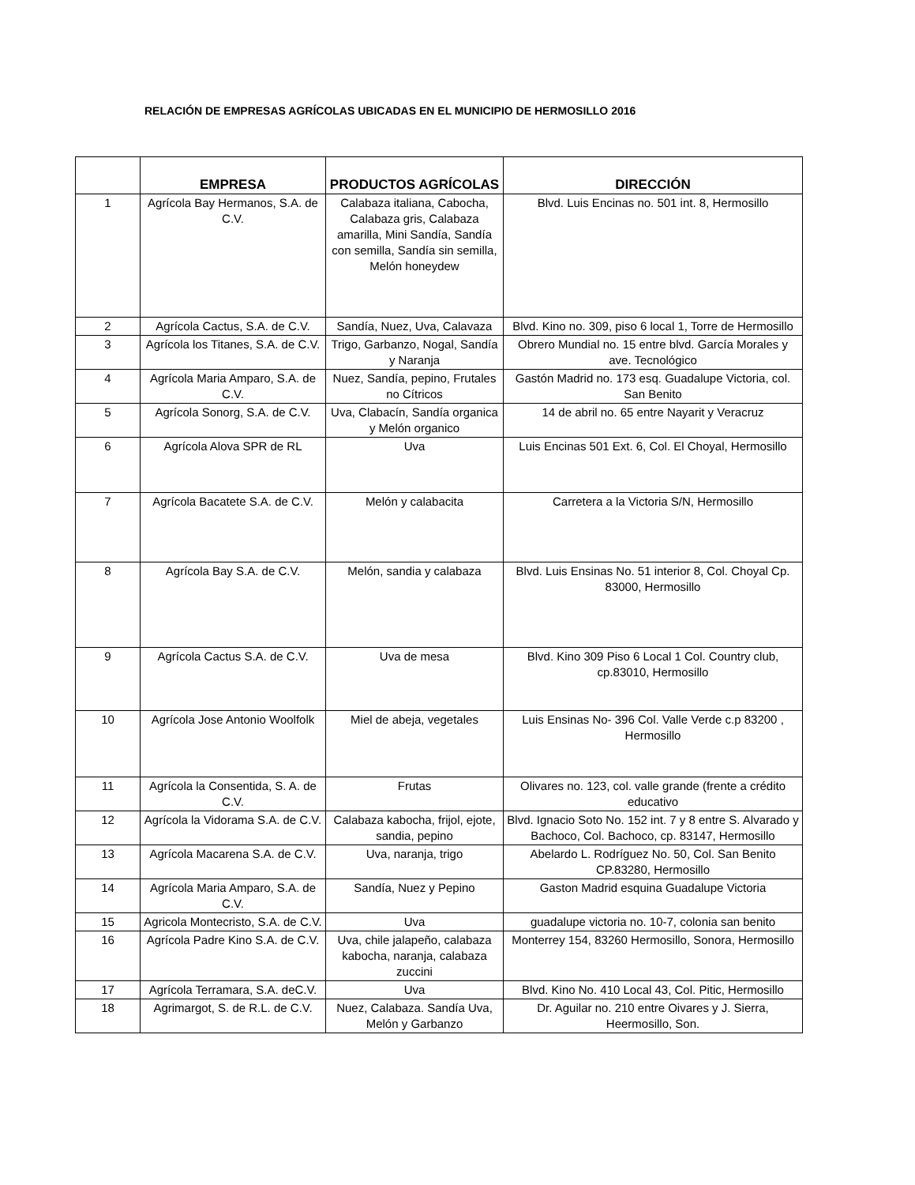RELACIÓN DE EMPRESAS AGRÍCOLAS UBICADAS EN EL MUNICIPIO DE HERMOSILLO 2016
| | EMPRESA | PRODUCTOS AGRÍCOLAS | DIRECCIÓN |
| --- | --- | --- | --- |
| 1 | Agrícola Bay Hermanos, S.A. de C.V. | Calabaza italiana, Cabocha, Calabaza gris, Calabaza amarilla, Mini Sandía, Sandía con semilla, Sandía sin semilla, Melón honeydew | Blvd. Luis Encinas no. 501 int. 8, Hermosillo |
| 2 | Agrícola Cactus, S.A. de C.V. | Sandía, Nuez, Uva, Calavaza | Blvd. Kino no. 309, piso 6 local 1, Torre de Hermosillo |
| 3 | Agrícola los Titanes, S.A. de C.V. | Trigo, Garbanzo, Nogal, Sandía y Naranja | Obrero Mundial no. 15 entre blvd. García Morales y ave. Tecnológico |
| 4 | Agrícola Maria Amparo, S.A. de C.V. | Nuez, Sandía, pepino, Frutales no Cítricos | Gastón Madrid no. 173 esq. Guadalupe Victoria, col. San Benito |
| 5 | Agrícola Sonorg, S.A. de C.V. | Uva, Clabacín, Sandía organica y Melón organico | 14 de abril no. 65 entre Nayarit y Veracruz |
| 6 | Agrícola Alova SPR de RL | Uva | Luis Encinas 501 Ext. 6, Col. El Choyal, Hermosillo |
| 7 | Agrícola Bacatete S.A. de C.V. | Melón y calabacita | Carretera a la Victoria S/N, Hermosillo |
| 8 | Agrícola Bay S.A. de C.V. | Melón, sandia y calabaza | Blvd. Luis Ensinas No. 51 interior 8, Col. Choyal Cp. 83000, Hermosillo |
| 9 | Agrícola Cactus S.A. de C.V. | Uva de mesa | Blvd. Kino 309 Piso 6 Local 1 Col. Country club, cp.83010, Hermosillo |
| 10 | Agrícola Jose Antonio Woolfolk | Miel de abeja, vegetales | Luis Ensinas No- 396 Col. Valle Verde c.p 83200 , Hermosillo |
| 11 | Agrícola la Consentida, S. A. de C.V. | Frutas | Olivares no. 123, col. valle grande (frente a crédito educativo |
| 12 | Agrícola la Vidorama S.A. de C.V. | Calabaza kabocha, frijol, ejote, sandia, pepino | Blvd. Ignacio Soto No. 152 int. 7 y 8 entre S. Alvarado y Bachoco, Col. Bachoco, cp. 83147, Hermosillo |
| 13 | Agrícola Macarena S.A. de C.V. | Uva, naranja, trigo | Abelardo L. Rodríguez No. 50, Col. San Benito CP.83280, Hermosillo |
| 14 | Agrícola Maria Amparo, S.A. de C.V. | Sandía, Nuez y Pepino | Gaston Madrid esquina Guadalupe Victoria |
| 15 | Agricola Montecristo, S.A. de C.V. | Uva | guadalupe victoria no. 10-7, colonia san benito |
| 16 | Agrícola Padre Kino S.A. de C.V. | Uva, chile jalapeño, calabaza kabocha, naranja, calabaza zuccini | Monterrey 154, 83260 Hermosillo, Sonora, Hermosillo |
| 17 | Agrícola Terramara, S.A. deC.V. | Uva | Blvd. Kino No. 410 Local 43, Col. Pitic, Hermosillo |
| 18 | Agrimargot, S. de R.L. de C.V. | Nuez, Calabaza. Sandía Uva, Melón y Garbanzo | Dr. Aguilar no. 210 entre Oivares y J. Sierra, Heermosillo, Son. |